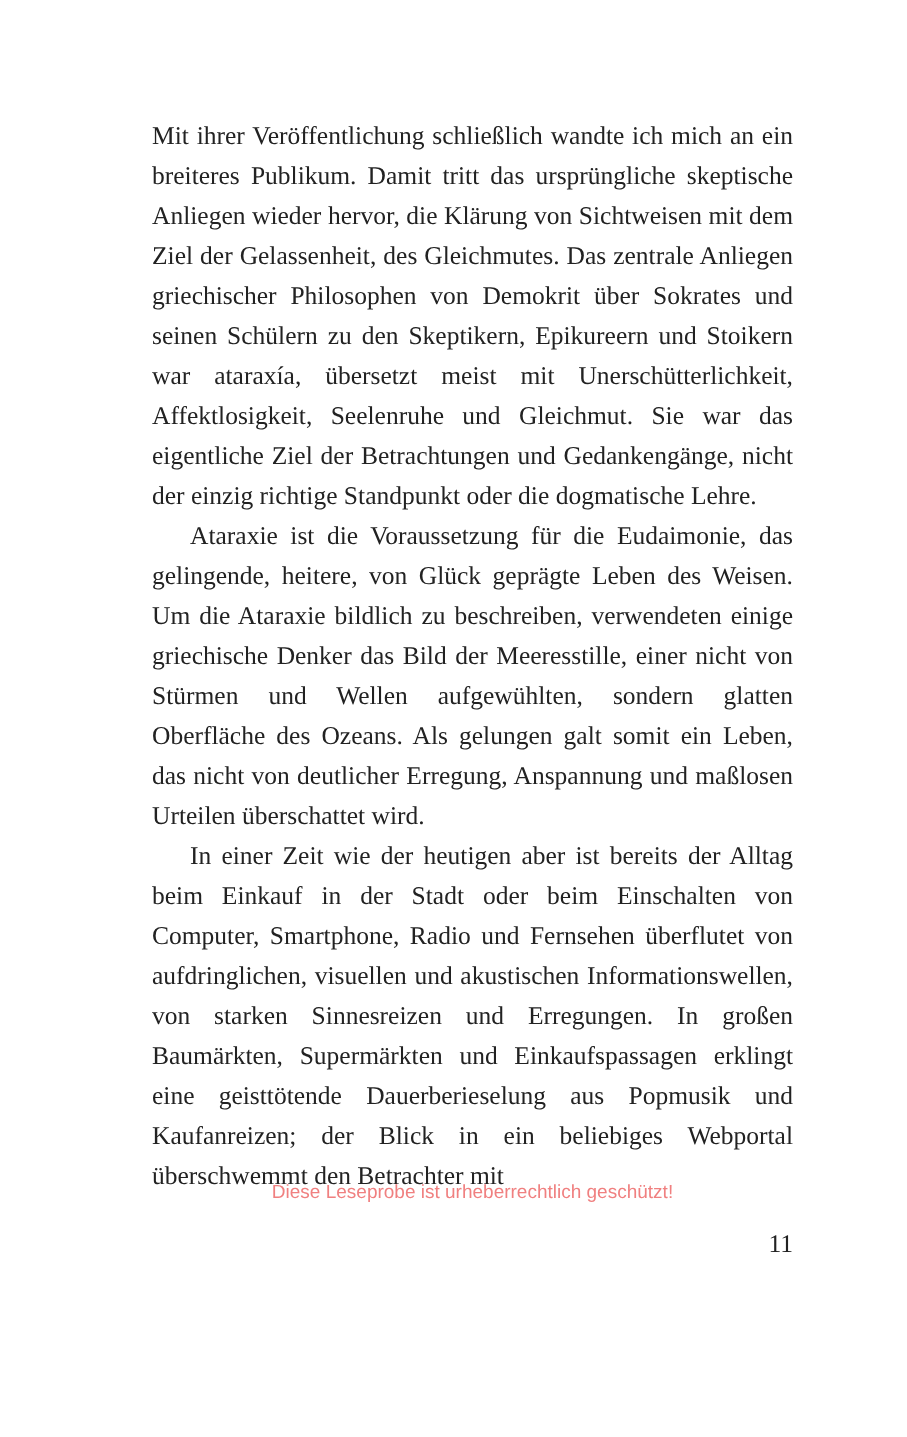Mit ihrer Veröffentlichung schließlich wandte ich mich an ein breiteres Publikum. Damit tritt das ursprüngliche skeptische Anliegen wieder hervor, die Klärung von Sichtweisen mit dem Ziel der Gelassenheit, des Gleichmutes. Das zentrale Anliegen griechischer Philosophen von Demokrit über Sokrates und seinen Schülern zu den Skeptikern, Epikureern und Stoikern war ataraxía, übersetzt meist mit Unerschütterlichkeit, Affektlosigkeit, Seelenruhe und Gleichmut. Sie war das eigentliche Ziel der Betrachtungen und Gedankengänge, nicht der einzig richtige Standpunkt oder die dogmatische Lehre.
Ataraxie ist die Voraussetzung für die Eudaimonie, das gelingende, heitere, von Glück geprägte Leben des Weisen. Um die Ataraxie bildlich zu beschreiben, verwendeten einige griechische Denker das Bild der Meeresstille, einer nicht von Stürmen und Wellen aufgewühlten, sondern glatten Oberfläche des Ozeans. Als gelungen galt somit ein Leben, das nicht von deutlicher Erregung, Anspannung und maßlosen Urteilen überschattet wird.
In einer Zeit wie der heutigen aber ist bereits der Alltag beim Einkauf in der Stadt oder beim Einschalten von Computer, Smartphone, Radio und Fernsehen überflutet von aufdringlichen, visuellen und akustischen Informationswellen, von starken Sinnesreizen und Erregungen. In großen Baumärkten, Supermärkten und Einkaufspassagen erklingt eine geisttötende Dauerberieselung aus Popmusik und Kaufanreizen; der Blick in ein beliebiges Webportal überschwemmt den Betrachter mit
Diese Leseprobe ist urheberrechtlich geschützt!
11